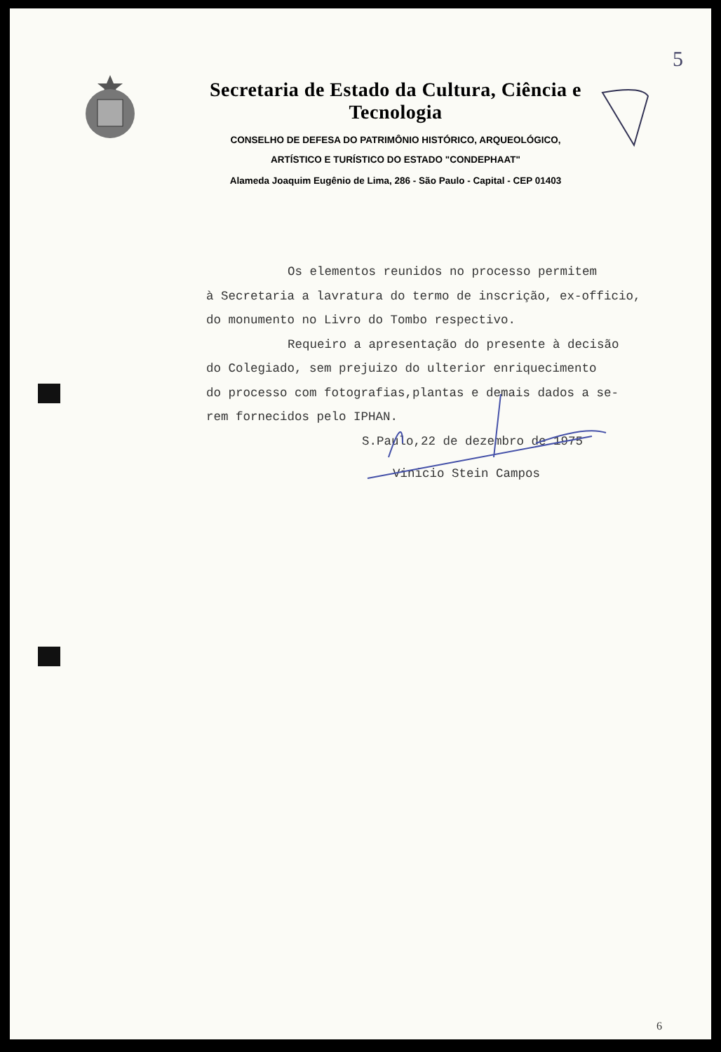5
Secretaria de Estado da Cultura, Ciência e Tecnologia
CONSELHO DE DEFESA DO PATRIMÔNIO HISTÓRICO, ARQUEOLÓGICO,
ARTÍSTICO E TURÍSTICO DO ESTADO "CONDEPHAAT"
Alameda Joaquim Eugênio de Lima, 286 - São Paulo - Capital - CEP 01403
Os elementos reunidos no processo permitem
à Secretaria a lavratura do termo de inscrição, ex-officio,
do monumento no Livro do Tombo respectivo.
Requeiro a apresentação do presente à decisão
do Colegiado, sem prejuizo do ulterior enriquecimento
do processo com fotografias,plantas e demais dados a se-
rem fornecidos pelo IPHAN.
S.Paulo,22 de dezembro de 1975
Vinicio Stein Campos
6